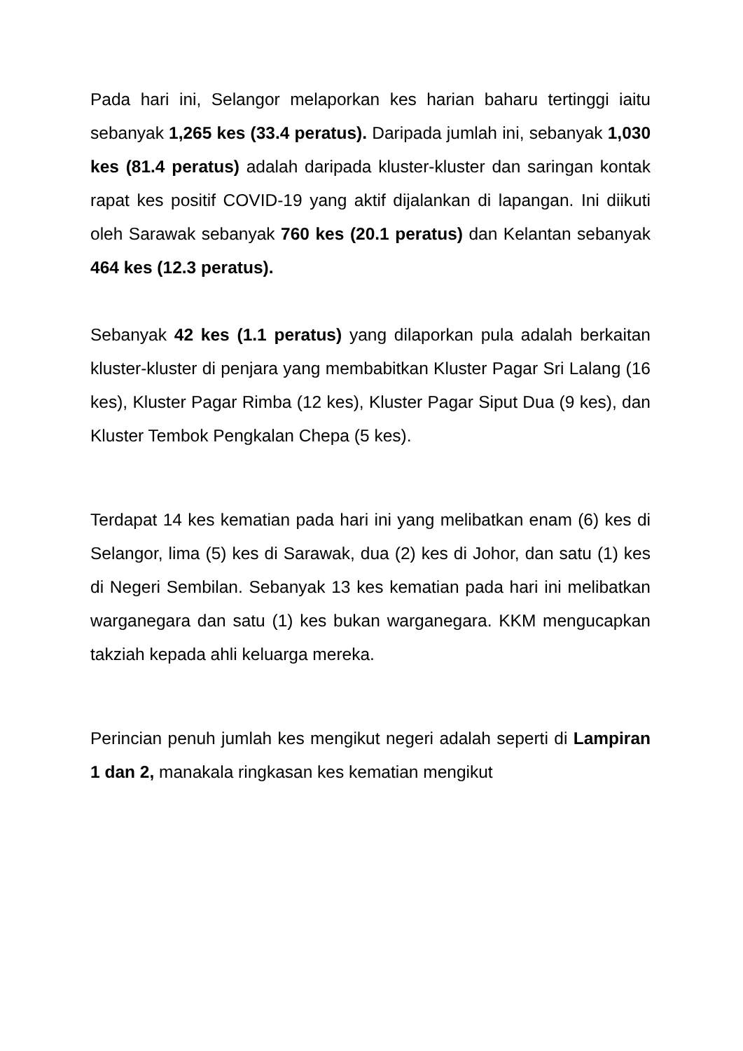Pada hari ini, Selangor melaporkan kes harian baharu tertinggi iaitu sebanyak 1,265 kes (33.4 peratus). Daripada jumlah ini, sebanyak 1,030 kes (81.4 peratus) adalah daripada kluster-kluster dan saringan kontak rapat kes positif COVID-19 yang aktif dijalankan di lapangan. Ini diikuti oleh Sarawak sebanyak 760 kes (20.1 peratus) dan Kelantan sebanyak 464 kes (12.3 peratus).
Sebanyak 42 kes (1.1 peratus) yang dilaporkan pula adalah berkaitan kluster-kluster di penjara yang membabitkan Kluster Pagar Sri Lalang (16 kes), Kluster Pagar Rimba (12 kes), Kluster Pagar Siput Dua (9 kes), dan Kluster Tembok Pengkalan Chepa (5 kes).
Terdapat 14 kes kematian pada hari ini yang melibatkan enam (6) kes di Selangor, lima (5) kes di Sarawak, dua (2) kes di Johor, dan satu (1) kes di Negeri Sembilan. Sebanyak 13 kes kematian pada hari ini melibatkan warganegara dan satu (1) kes bukan warganegara. KKM mengucapkan takziah kepada ahli keluarga mereka.
Perincian penuh jumlah kes mengikut negeri adalah seperti di Lampiran 1 dan 2, manakala ringkasan kes kematian mengikut